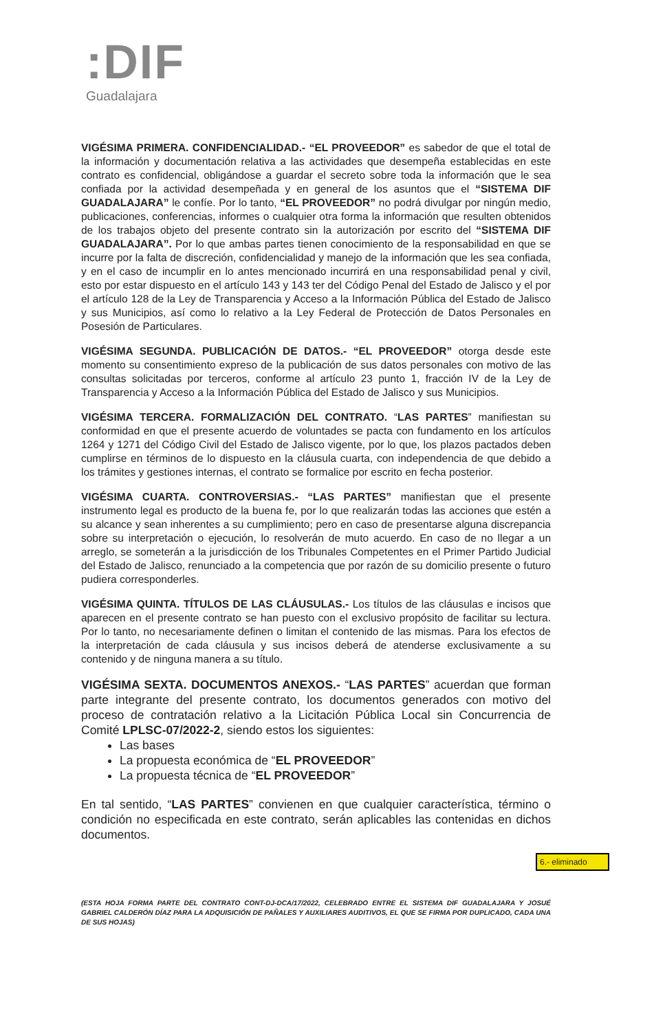:DIF
Guadalajara
VIGÉSIMA PRIMERA. CONFIDENCIALIDAD.- “EL PROVEEDOR” es sabedor de que el total de la información y documentación relativa a las actividades que desempeña establecidas en este contrato es confidencial, obligándose a guardar el secreto sobre toda la información que le sea confiada por la actividad desempeñada y en general de los asuntos que el “SISTEMA DIF GUADALAJARA” le confíe. Por lo tanto, “EL PROVEEDOR” no podrá divulgar por ningún medio, publicaciones, conferencias, informes o cualquier otra forma la información que resulten obtenidos de los trabajos objeto del presente contrato sin la autorización por escrito del “SISTEMA DIF GUADALAJARA”. Por lo que ambas partes tienen conocimiento de la responsabilidad en que se incurre por la falta de discreción, confidencialidad y manejo de la información que les sea confiada, y en el caso de incumplir en lo antes mencionado incurrirá en una responsabilidad penal y civil, esto por estar dispuesto en el artículo 143 y 143 ter del Código Penal del Estado de Jalisco y el por el artículo 128 de la Ley de Transparencia y Acceso a la Información Pública del Estado de Jalisco y sus Municipios, así como lo relativo a la Ley Federal de Protección de Datos Personales en Posesión de Particulares.
VIGÉSIMA SEGUNDA. PUBLICACIÓN DE DATOS.- “EL PROVEEDOR” otorga desde este momento su consentimiento expreso de la publicación de sus datos personales con motivo de las consultas solicitadas por terceros, conforme al artículo 23 punto 1, fracción IV de la Ley de Transparencia y Acceso a la Información Pública del Estado de Jalisco y sus Municipios.
VIGÉSIMA TERCERA. FORMALIZACIÓN DEL CONTRATO. “LAS PARTES” manifiestan su conformidad en que el presente acuerdo de voluntades se pacta con fundamento en los artículos 1264 y 1271 del Código Civil del Estado de Jalisco vigente, por lo que, los plazos pactados deben cumplirse en términos de lo dispuesto en la cláusula cuarta, con independencia de que debido a los trámites y gestiones internas, el contrato se formalice por escrito en fecha posterior.
VIGÉSIMA CUARTA. CONTROVERSIAS.- “LAS PARTES” manifiestan que el presente instrumento legal es producto de la buena fe, por lo que realizarán todas las acciones que estén a su alcance y sean inherentes a su cumplimiento; pero en caso de presentarse alguna discrepancia sobre su interpretación o ejecución, lo resolverán de muto acuerdo. En caso de no llegar a un arreglo, se someterán a la jurisdicción de los Tribunales Competentes en el Primer Partido Judicial del Estado de Jalisco, renunciado a la competencia que por razón de su domicilio presente o futuro pudiera corresponderles.
VIGÉSIMA QUINTA. TÍTULOS DE LAS CLÁUSULAS.- Los títulos de las cláusulas e incisos que aparecen en el presente contrato se han puesto con el exclusivo propósito de facilitar su lectura. Por lo tanto, no necesariamente definen o limitan el contenido de las mismas. Para los efectos de la interpretación de cada cláusula y sus incisos deberá de atenderse exclusivamente a su contenido y de ninguna manera a su título.
VIGÉSIMA SEXTA. DOCUMENTOS ANEXOS.- “LAS PARTES” acuerdan que forman parte integrante del presente contrato, los documentos generados con motivo del proceso de contratación relativo a la Licitación Pública Local sin Concurrencia de Comité LPLSC-07/2022-2, siendo estos los siguientes:
Las bases
La propuesta económica de “EL PROVEEDOR”
La propuesta técnica de “EL PROVEEDOR”
En tal sentido, “LAS PARTES” convienen en que cualquier característica, término o condición no especificada en este contrato, serán aplicables las contenidas en dichos documentos.
6.- eliminado
(ESTA HOJA FORMA PARTE DEL CONTRATO CONT-DJ-DCA/17/2022, CELEBRADO ENTRE EL SISTEMA DIF GUADALAJARA Y JOSUÉ GABRIEL CALDERÓN DÍAZ PARA LA ADQUISICIÓN DE PAÑALES Y AUXILIARES AUDITIVOS, EL QUE SE FIRMA POR DUPLICADO, CADA UNA DE SUS HOJAS)